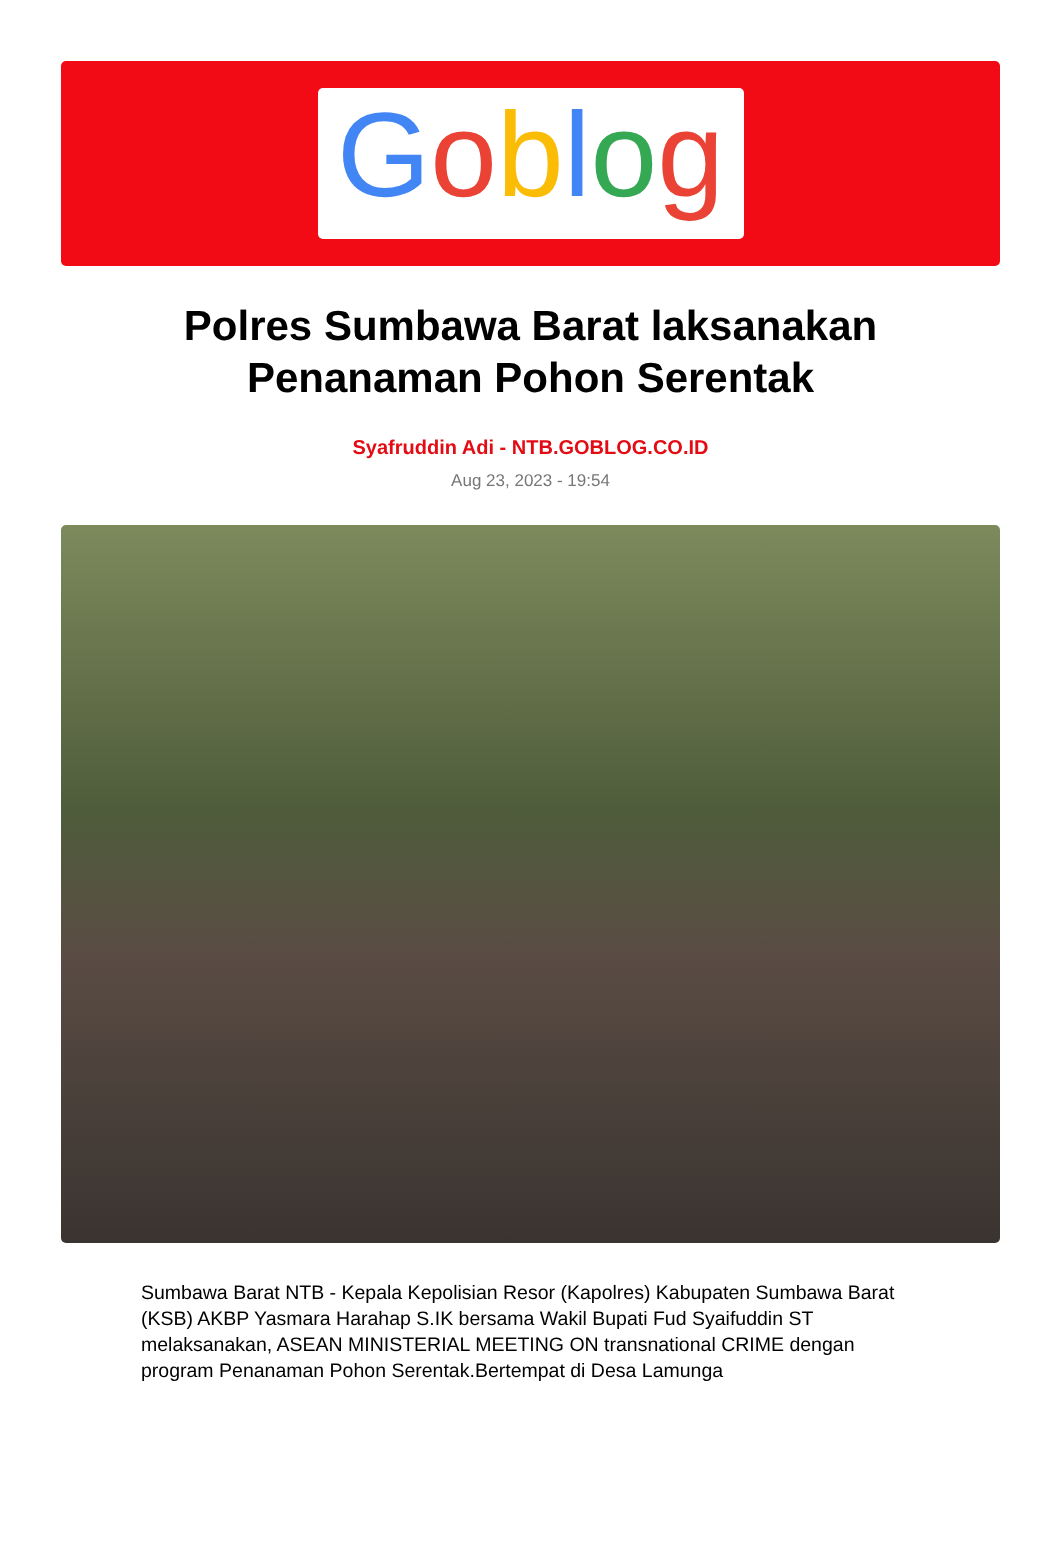Goblog
Polres Sumbawa Barat laksanakan Penanaman Pohon Serentak
Syafruddin Adi - NTB.GOBLOG.CO.ID
Aug 23, 2023 - 19:54
Sumbawa Barat NTB - Kepala Kepolisian Resor (Kapolres) Kabupaten Sumbawa Barat (KSB) AKBP Yasmara Harahap S.IK bersama Wakil Bupati Fud Syaifuddin ST melaksanakan, ASEAN MINISTERIAL MEETING ON transnational CRIME dengan program Penanaman Pohon Serentak.Bertempat di Desa Lamunga